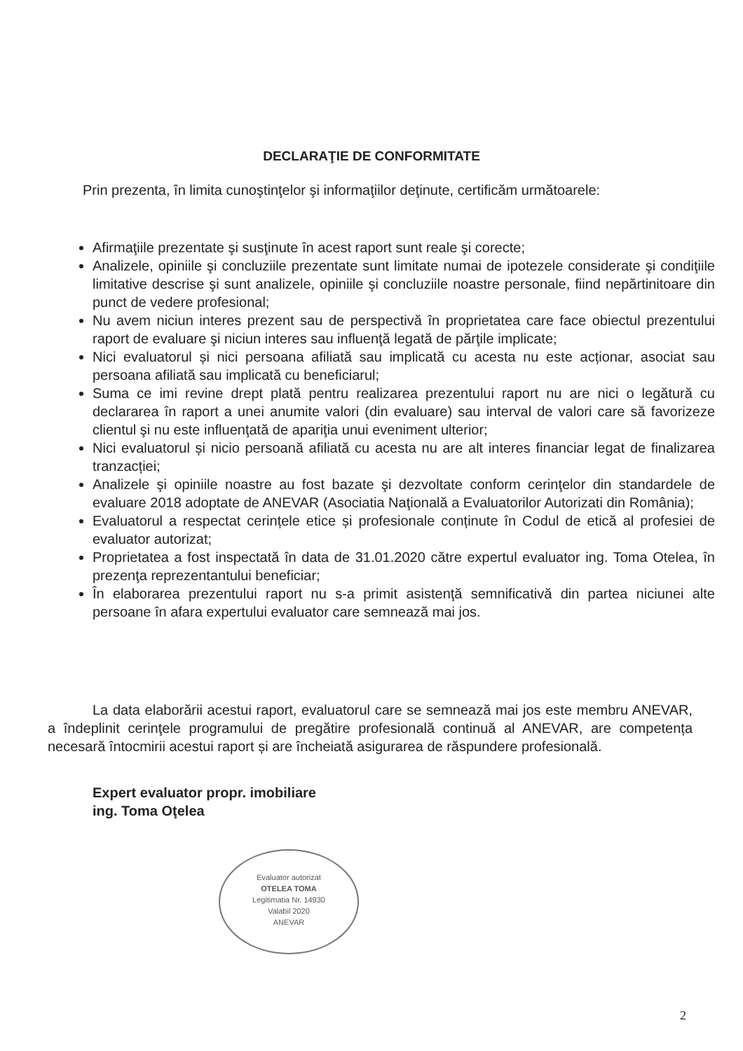DECLARAŢIE DE CONFORMITATE
Prin prezenta, în limita cunoştinţelor şi informaţiilor deţinute, certificăm următoarele:
Afirmaţiile prezentate şi susţinute în acest raport sunt reale şi corecte;
Analizele, opiniile şi concluziile prezentate sunt limitate numai de ipotezele considerate şi condiţiile limitative descrise şi sunt analizele, opiniile şi concluziile noastre personale, fiind nepărtinitoare din punct de vedere profesional;
Nu avem niciun interes prezent sau de perspectivă în proprietatea care face obiectul prezentului raport de evaluare şi niciun interes sau influenţă legată de părţile implicate;
Nici evaluatorul și nici persoana afiliată sau implicată cu acesta nu este acționar, asociat sau persoana afiliată sau implicată cu beneficiarul;
Suma ce imi revine drept plată pentru realizarea prezentului raport nu are nici o legătură cu declararea în raport a unei anumite valori (din evaluare) sau interval de valori care să favorizeze clientul şi nu este influenţată de apariţia unui eveniment ulterior;
Nici evaluatorul și nicio persoană afiliată cu acesta nu are alt interes financiar legat de finalizarea tranzacției;
Analizele şi opiniile noastre au fost bazate şi dezvoltate conform cerinţelor din standardele de evaluare 2018 adoptate de ANEVAR (Asociatia Naţională a Evaluatorilor Autorizati din România);
Evaluatorul a respectat cerințele etice și profesionale conținute în Codul de etică al profesiei de evaluator autorizat;
Proprietatea a fost inspectată în data de 31.01.2020 către expertul evaluator ing. Toma Otelea, în prezenţa reprezentantului beneficiar;
În elaborarea prezentului raport nu s-a primit asistenţă semnificativă din partea niciunei alte persoane în afara expertului evaluator care semnează mai jos.
La data elaborării acestui raport, evaluatorul care se semnează mai jos este membru ANEVAR, a îndeplinit cerinţele programului de pregătire profesională continuă al ANEVAR, are competența necesară întocmirii acestui raport și are încheiată asigurarea de răspundere profesională.
Expert evaluator propr. imobiliare
ing. Toma Oţelea
Evaluator autorizat
OTELEA TOMA
Legitimatia Nr. 14930
Valabil 2020
ANEVAR
2